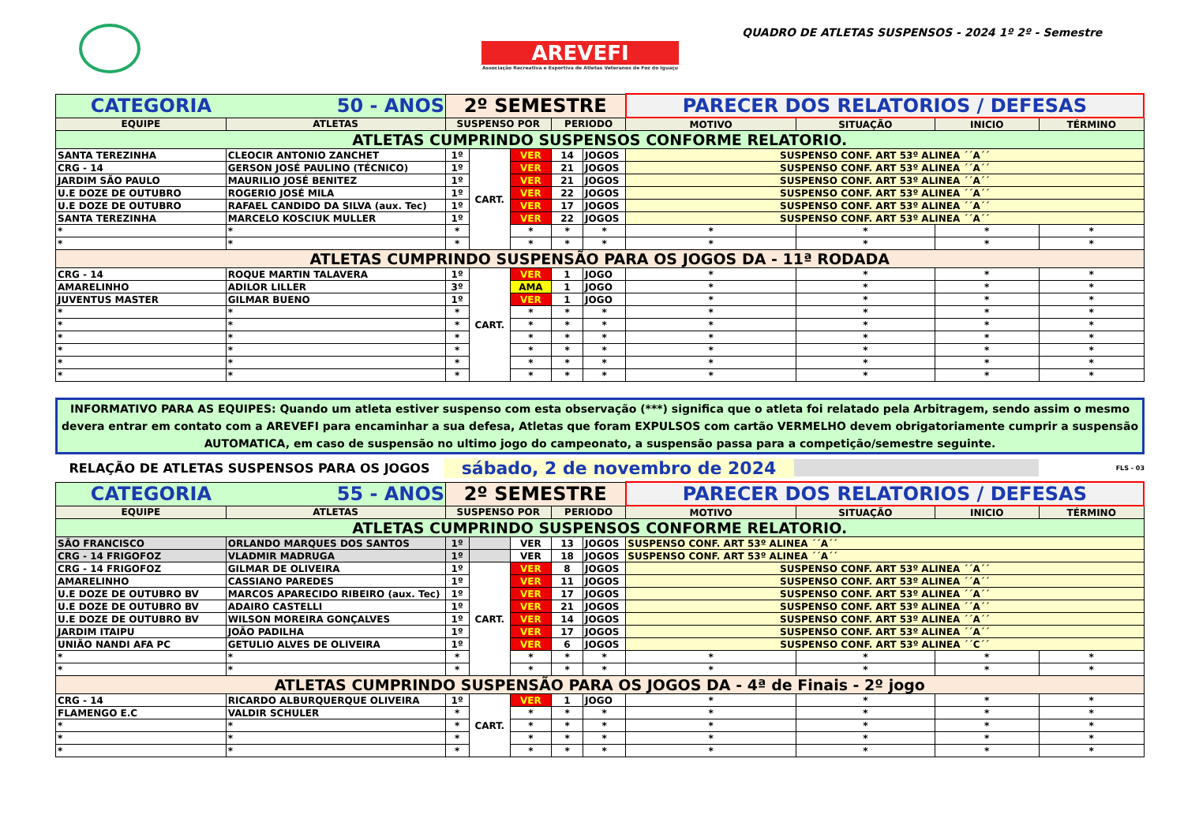AREVEFI
Associação Recreativa e Esportiva de Atletas Veteranos de Foz do Iguaçu
QUADRO DE ATLETAS SUSPENSOS - 2024 1º 2º - Semestre
| CATEGORIA 50 - ANOS | | 2º SEMESTRE | | | | | PARECER DOS RELATORIOS / DEFESAS | | | |
| EQUIPE | ATLETAS | SUSPENSO POR | | | PERIODO | | MOTIVO | SITUAÇÃO | INICIO | TÉRMINO |
| ATLETAS CUMPRINDO SUSPENSOS CONFORME RELATORIO. | | | | | | | | | | |
| SANTA TEREZINHA | CLEOCIR ANTONIO ZANCHET | 1º | CART. | VER | 14 | JOGOS | SUSPENSO CONF. ART 53º ALINEA ´´A´´ | | | |
| CRG - 14 | GERSON JOSÉ PAULINO (TÉCNICO) | 1º | | VER | 21 | JOGOS | SUSPENSO CONF. ART 53º ALINEA ´´A´´ | | | |
| JARDIM SÃO PAULO | MAURILIO JOSÉ BENITEZ | 1º | | VER | 21 | JOGOS | SUSPENSO CONF. ART 53º ALINEA ´´A´´ | | | |
| U.E DOZE DE OUTUBRO | ROGERIO JOSÉ MILA | 1º | | VER | 22 | JOGOS | SUSPENSO CONF. ART 53º ALINEA ´´A´´ | | | |
| U.E DOZE DE OUTUBRO | RAFAEL CANDIDO DA SILVA (aux. Tec) | 1º | | VER | 17 | JOGOS | SUSPENSO CONF. ART 53º ALINEA ´´A´´ | | | |
| SANTA TEREZINHA | MARCELO KOSCIUK MULLER | 1º | | VER | 22 | JOGOS | SUSPENSO CONF. ART 53º ALINEA ´´A´´ | | | |
| * | * | * | | * | * | * | * | * | * | * |
| * | * | * | | * | * | * | * | * | * | * |
| ATLETAS CUMPRINDO SUSPENSÃO PARA OS JOGOS DA - 11ª RODADA | | | | | | | | | | |
| CRG - 14 | ROQUE MARTIN TALAVERA | 1º | CART. | VER | 1 | JOGO | * | * | * | * |
| AMARELINHO | ADILOR LILLER | 3º | | AMA | 1 | JOGO | * | * | * | * |
| JUVENTUS MASTER | GILMAR BUENO | 1º | | VER | 1 | JOGO | * | * | * | * |
| * | * | * | | * | * | * | * | * | * | * |
| * | * | * | | * | * | * | * | * | * | * |
| * | * | * | | * | * | * | * | * | * | * |
| * | * | * | | * | * | * | * | * | * | * |
| * | * | * | | * | * | * | * | * | * | * |
| * | * | * | | * | * | * | * | * | * | * |
INFORMATIVO PARA AS EQUIPES: Quando um atleta estiver suspenso com esta observação (***) significa que o atleta foi relatado pela Arbitragem, sendo assim o mesmo devera entrar em contato com a AREVEFI para encaminhar a sua defesa, Atletas que foram EXPULSOS com cartão VERMELHO devem obrigatoriamente cumprir a suspensão AUTOMATICA, em caso de suspensão no ultimo jogo do campeonato, a suspensão passa para a competição/semestre seguinte.
RELAÇÃO DE ATLETAS SUSPENSOS PARA OS JOGOS
sábado, 2 de novembro de 2024
FLS - 03
| CATEGORIA 55 - ANOS | | 2º SEMESTRE | | | | | PARECER DOS RELATORIOS / DEFESAS | | | |
| EQUIPE | ATLETAS | SUSPENSO POR | | | PERIODO | | MOTIVO | SITUAÇÃO | INICIO | TÉRMINO |
| ATLETAS CUMPRINDO SUSPENSOS CONFORME RELATORIO. | | | | | | | | | | |
| SÃO FRANCISCO | ORLANDO MARQUES DOS SANTOS | 1º | | VER | 13 | JOGOS | SUSPENSO CONF. ART 53º ALINEA ´´A´´ | | | |
| CRG - 14 FRIGOFOZ | VLADMIR MADRUGA | 1º | | VER | 18 | JOGOS | SUSPENSO CONF. ART 53º ALINEA ´´A´´ | | | |
| CRG - 14 FRIGOFOZ | GILMAR DE OLIVEIRA | 1º | CART. | VER | 8 | JOGOS | SUSPENSO CONF. ART 53º ALINEA ´´A´´ | | | |
| AMARELINHO | CASSIANO PAREDES | 1º | | VER | 11 | JOGOS | SUSPENSO CONF. ART 53º ALINEA ´´A´´ | | | |
| U.E DOZE DE OUTUBRO BV | MARCOS APARECIDO RIBEIRO (aux. Tec) | 1º | | VER | 17 | JOGOS | SUSPENSO CONF. ART 53º ALINEA ´´A´´ | | | |
| U.E DOZE DE OUTUBRO BV | ADAIRO CASTELLI | 1º | | VER | 21 | JOGOS | SUSPENSO CONF. ART 53º ALINEA ´´A´´ | | | |
| U.E DOZE DE OUTUBRO BV | WILSON MOREIRA GONÇALVES | 1º | | VER | 14 | JOGOS | SUSPENSO CONF. ART 53º ALINEA ´´A´´ | | | |
| JARDIM ITAIPU | JOÃO PADILHA | 1º | | VER | 17 | JOGOS | SUSPENSO CONF. ART 53º ALINEA ´´A´´ | | | |
| UNIÃO NANDI AFA PC | GETULIO ALVES DE OLIVEIRA | 1º | | VER | 6 | JOGOS | SUSPENSO CONF. ART 53º ALINEA ´´C´´ | | | |
| * | * | * | | * | * | * | * | * | * | * |
| * | * | * | | * | * | * | * | * | * | * |
| ATLETAS CUMPRINDO SUSPENSÃO PARA OS JOGOS DA - 4ª de Finais - 2º jogo | | | | | | | | | | |
| CRG - 14 | RICARDO ALBURQUERQUE OLIVEIRA | 1º | CART. | VER | 1 | JOGO | * | * | * | * |
| FLAMENGO E.C | VALDIR SCHULER | * | | * | * | * | * | * | * | * |
| * | * | * | | * | * | * | * | * | * | * |
| * | * | * | | * | * | * | * | * | * | * |
| * | * | * | | * | * | * | * | * | * | * |